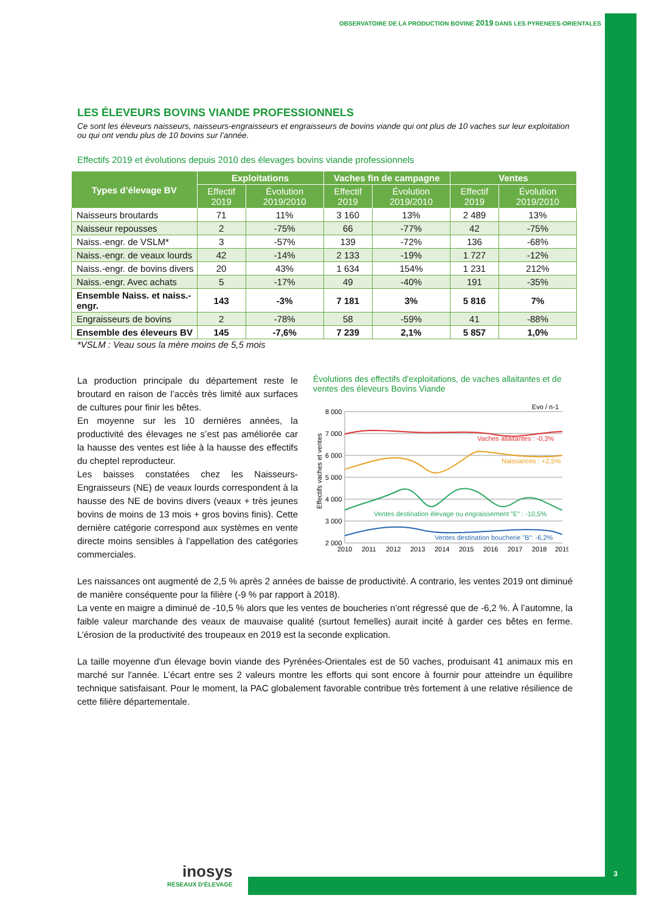OBSERVATOIRE DE LA PRODUCTION BOVINE 2019 DANS LES PYRENEES-ORIENTALES
LES ÉLEVEURS BOVINS VIANDE PROFESSIONNELS
Ce sont les éleveurs naisseurs, naisseurs-engraisseurs et engraisseurs de bovins viande qui ont plus de 10 vaches sur leur exploitation ou qui ont vendu plus de 10 bovins sur l’année.
Effectifs 2019 et évolutions depuis 2010 des élevages bovins viande professionnels
| Types d’élevage BV | Exploitations | | Vaches fin de campagne | | Ventes | |
| --- | --- | --- | --- | --- | --- | --- |
| | Effectif 2019 | Évolution 2019/2010 | Effectif 2019 | Évolution 2019/2010 | Effectif 2019 | Évolution 2019/2010 |
| Naisseurs broutards | 71 | 11% | 3 160 | 13% | 2 489 | 13% |
| Naisseur repousses | 2 | -75% | 66 | -77% | 42 | -75% |
| Naiss.-engr. de VSLM* | 3 | -57% | 139 | -72% | 136 | -68% |
| Naiss.-engr. de veaux lourds | 42 | -14% | 2 133 | -19% | 1 727 | -12% |
| Naiss.-engr. de bovins divers | 20 | 43% | 1 634 | 154% | 1 231 | 212% |
| Naiss.-engr. Avec achats | 5 | -17% | 49 | -40% | 191 | -35% |
| Ensemble Naiss. et naiss.-engr. | 143 | -3% | 7 181 | 3% | 5 816 | 7% |
| Engraisseurs de bovins | 2 | -78% | 58 | -59% | 41 | -88% |
| Ensemble des éleveurs BV | 145 | -7,6% | 7 239 | 2,1% | 5 857 | 1,0% |
*VSLM : Veau sous la mère moins de 5,5 mois
La production principale du département reste le broutard en raison de l’accès très limité aux surfaces de cultures pour finir les bêtes.
En moyenne sur les 10 dernières années, la productivité des élevages ne s’est pas améliorée car la hausse des ventes est liée à la hausse des effectifs du cheptel reproducteur.
Les baisses constatées chez les Naisseurs-Engraisseurs (NE) de veaux lourds correspondent à la hausse des NE de bovins divers (veaux + très jeunes bovins de moins de 13 mois + gros bovins finis). Cette dernière catégorie correspond aux systèmes en vente directe moins sensibles à l'appellation des catégories commerciales.
Évolutions des effectifs d'exploitations, de vaches allaitantes et de ventes des éleveurs Bovins Viande
Evo / n-1
8 000
7 000
6 000
5 000
4 000
3 000
2 000
Effectifs vaches et ventes
Vaches allaitantes : -0,3%
Naissances : +2,5%
Ventes destination élevage ou engraissement "E" : -10,5%
Ventes destination boucherie "B": -6,2%
2010
2011
2012
2013
2014
2015
2016
2017
2018
2019
Les naissances ont augmenté de 2,5 % après 2 années de baisse de productivité. A contrario, les ventes 2019 ont diminué de manière conséquente pour la filière (-9 % par rapport à 2018).
La vente en maigre a diminué de -10,5 % alors que les ventes de boucheries n’ont régressé que de -6,2 %. À l’automne, la faible valeur marchande des veaux de mauvaise qualité (surtout femelles) aurait incité à garder ces bêtes en ferme. L’érosion de la productivité des troupeaux en 2019 est la seconde explication.
La taille moyenne d'un élevage bovin viande des Pyrénées-Orientales est de 50 vaches, produisant 41 animaux mis en marché sur l'année. L’écart entre ses 2 valeurs montre les efforts qui sont encore à fournir pour atteindre un équilibre technique satisfaisant. Pour le moment, la PAC globalement favorable contribue très fortement à une relative résilience de cette filière départementale.
inosys
RÉSEAUX D'ÉLEVAGE
3